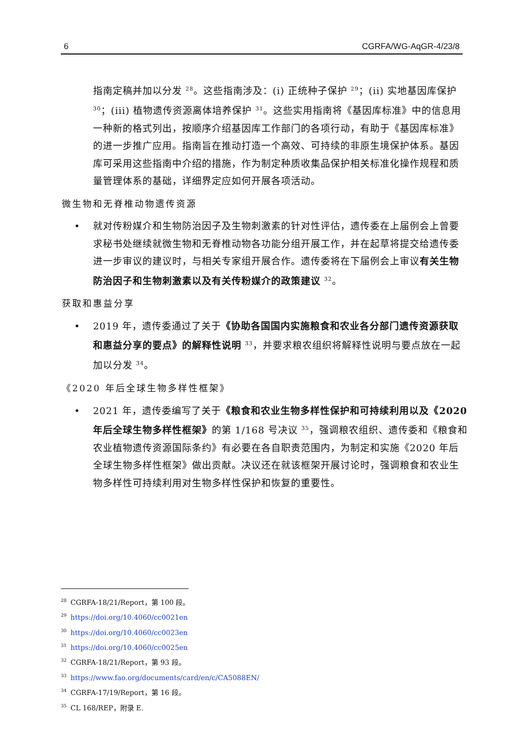6 CGRFA/WG-AqGR-4/23/8
指南定稿并加以分发 <sup>28</sup>。这些指南涉及：(i) 正统种子保护 <sup>29</sup>；(ii) 实地基因库保护 <sup>30</sup>；(iii) 植物遗传资源离体培养保护 <sup>31</sup>。这些实用指南将《基因库标准》中的信息用一种新的格式列出，按顺序介绍基因库工作部门的各项行动，有助于《基因库标准》的进一步推广应用。指南旨在推动打造一个高效、可持续的非原生境保护体系。基因库可采用这些指南中介绍的措施，作为制定种质收集品保护相关标准化操作规程和质量管理体系的基础，详细界定应如何开展各项活动。
微生物和无脊椎动物遗传资源
• 就对传粉媒介和生物防治因子及生物刺激素的针对性评估，遗传委在上届例会上曾要求秘书处继续就微生物和无脊椎动物各功能分组开展工作，并在起草将提交给遗传委进一步审议的建议时，与相关专家组开展合作。遗传委将在下届例会上审议有关生物防治因子和生物刺激素以及有关传粉媒介的政策建议 <sup>32</sup>。
获取和惠益分享
• 2019 年，遗传委通过了关于《协助各国国内实施粮食和农业各分部门遗传资源获取和惠益分享的要点》的解释性说明 <sup>33</sup>，并要求粮农组织将解释性说明与要点放在一起加以分发 <sup>34</sup>。
《2020 年后全球生物多样性框架》
• 2021 年，遗传委编写了关于《粮食和农业生物多样性保护和可持续利用以及《2020 年后全球生物多样性框架》的第 1/168 号决议 <sup>35</sup>，强调粮农组织、遗传委和《粮食和农业植物遗传资源国际条约》有必要在各自职责范围内，为制定和实施《2020 年后全球生物多样性框架》做出贡献。决议还在就该框架开展讨论时，强调粮食和农业生物多样性可持续利用对生物多样性保护和恢复的重要性。
<sup>28</sup>CGRFA-18/21/Report，第 100 段。
<sup>29</sup> https://doi.org/10.4060/cc0021en
<sup>30</sup> https://doi.org/10.4060/cc0023en
<sup>31</sup> https://doi.org/10.4060/cc0025en
<sup>32</sup>CGRFA-18/21/Report，第 93 段。
<sup>33</sup> https://www.fao.org/documents/card/en/c/CA5088EN/
<sup>34</sup>CGRFA-17/19/Report，第 16 段。
<sup>35</sup>CL 168/REP，附录 E.